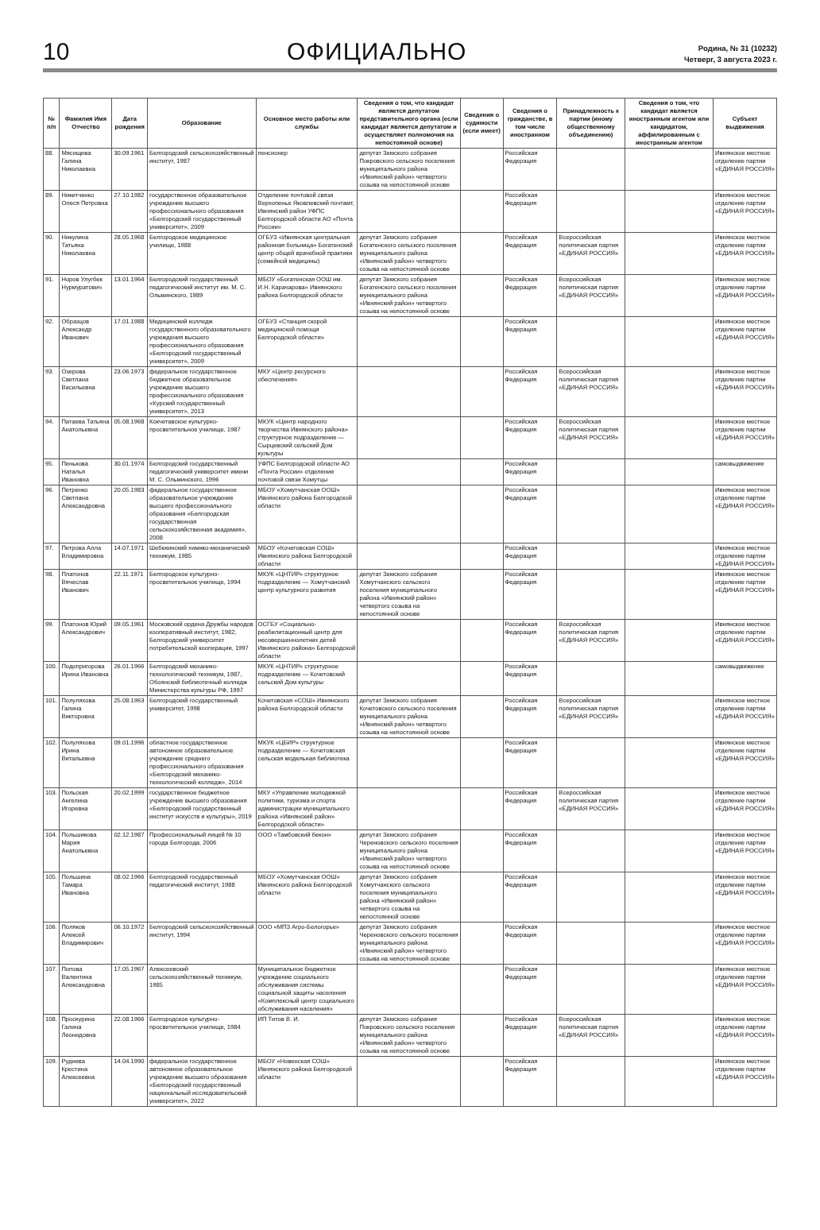10
ОФИЦИАЛЬНО
Родина, № 31 (10232)
Четверг, 3 августа 2023 г.
| № п/п | Фамилия Имя Отчество | Дата рождения | Образование | Основное место работы или службы | Сведения о том, что кандидат является депутатом представительного органа (если кандидат является депутатом и осуществляет полномочия на непостоянной основе) | Сведения о судимости (если имеет) | Сведения о гражданстве, в том числе иностранном | Принадлежность к партии (иному общественному объединению) | Сведения о том, что кандидат является иностранным агентом или кандидатом, аффилированным с иностранным агентом | Субъект выдвижения |
| --- | --- | --- | --- | --- | --- | --- | --- | --- | --- | --- |
| 88. | Мясищева Галина Николаевна | 30.09.1961 | Белгородский сельскохозяйственный институт, 1987 | пенсионер | депутат Земского собрания Покровского сельского поселения муниципального района «Ивнянский район» четвертого созыва на непостоянной основе | | Российская Федерация | | | Ивнянское местное отделение партии «ЕДИНАЯ РОССИЯ» |
| 89. | Никитченко Олеся Петровна | 27.10.1982 | государственное образовательное учреждение высшего профессионального образования «Белгородский государственный университет», 2009 | Отделение почтовой связи Верхопенье Яковлевский почтамт, Ивнянский район УФПС Белгородской области АО «Почта России» | | | Российская Федерация | | | Ивнянское местное отделение партии «ЕДИНАЯ РОССИЯ» |
| 90. | Никулина Татьяна Николаевна | 28.05.1968 | Белгородское медицинское училище, 1988 | ОГБУЗ «Ивнянская центральная районная больница» Богатенский центр общей врачебной практики (семейной медицины) | депутат Земского собрания Богатенского сельского поселения муниципального района «Ивнянский район» четвертого созыва на непостоянной основе | | Российская Федерация | Всероссийская политическая партия «ЕДИНАЯ РОССИЯ» | | Ивнянское местное отделение партии «ЕДИНАЯ РОССИЯ» |
| 91. | Норов Улугбек Нурмуратович | 13.01.1964 | Белгородский государственный педагогический институт им. М. С. Ольминского, 1989 | МБОУ «Богатенская ООШ им. И.Н. Карачарова» Ивнянского района Белгородской области | депутат Земского собрания Богатенского сельского поселения муниципального района «Ивнянский район» четвертого созыва на непостоянной основе | | Российская Федерация | Всероссийская политическая партия «ЕДИНАЯ РОССИЯ» | | Ивнянское местное отделение партии «ЕДИНАЯ РОССИЯ» |
| 92. | Образцов Александр Иванович | 17.01.1988 | Медицинский колледж государственного образовательного учреждения высшего профессионального образования «Белгородский государственный университет», 2009 | ОГБУЗ «Станция скорой медицинской помощи Белгородской области» | | | Российская Федерация | | | Ивнянское местное отделение партии «ЕДИНАЯ РОССИЯ» |
| 93. | Озерова Светлана Васильевна | 23.06.1973 | федеральное государственное бюджетное образовательное учреждение высшего профессионального образования «Курский государственный университет», 2013 | МКУ «Центр ресурсного обеспечения» | | | Российская Федерация | Всероссийская политическая партия «ЕДИНАЯ РОССИЯ» | | Ивнянское местное отделение партии «ЕДИНАЯ РОССИЯ» |
| 94. | Патаева Татьяна Анатольевна | 05.08.1968 | Кокчетавское культурно-просветительное училище, 1987 | МКУК «Центр народного творчества Ивнянского района» структурное подразделение — Сырцевский сельский Дом культуры | | | Российская Федерация | Всероссийская политическая партия «ЕДИНАЯ РОССИЯ» | | Ивнянское местное отделение партии «ЕДИНАЯ РОССИЯ» |
| 95. | Пенькова Наталья Ивановна | 30.01.1974 | Белгородский государственный педагогический университет имени М. С. Ольминского, 1996 | УФПС Белгородской области АО «Почта России» отделение почтовой связи Хомутцы | | | Российская Федерация | | | самовыдвижение |
| 96. | Петренко Светлана Александровна | 20.05.1983 | федеральное государственное образовательное учреждение высшего профессионального образования «Белгородская государственная сельскохозяйственная академия», 2008 | МБОУ «Хомутчанская ООШ» Ивнянского района Белгородской области | | | Российская Федерация | | | Ивнянское местное отделение партии «ЕДИНАЯ РОССИЯ» |
| 97. | Петрова Алла Владимировна | 14.07.1971 | Шебекинский химико-механический техникум, 1985 | МБОУ «Кочетовская СОШ» Ивнянского района Белгородской области | | | Российская Федерация | | | Ивнянское местное отделение партии «ЕДИНАЯ РОССИЯ» |
| 98. | Платонов Вячеслав Иванович | 22.11.1971 | Белгородское культурно-просветительное училище, 1994 | МКУК «ЦНТИР» структурное подразделение — Хомутчанский центр культурного развития | депутат Земского собрания Хомутчанского сельского поселения муниципального района «Ивнянский район» четвертого созыва на непостоянной основе | | Российская Федерация | | | Ивнянское местное отделение партии «ЕДИНАЯ РОССИЯ» |
| 99. | Платонов Юрий Александрович | 09.05.1961 | Московский ордена Дружбы народов кооперативный институт, 1982, Белгородский университет потребительской кооперации, 1997 | ОСГБУ «Социально-реабилитационный центр для несовершеннолетних детей Ивнянского района» Белгородской области | | | Российская Федерация | Всероссийская политическая партия «ЕДИНАЯ РОССИЯ» | | Ивнянское местное отделение партии «ЕДИНАЯ РОССИЯ» |
| 100. | Подопригорова Ирина Ивановна | 26.01.1966 | Белгородский механико-технологический техникум, 1987, Обоянский библиотечный колледж Министерства культуры РФ, 1997 | МКУК «ЦНТИР» структурное подразделение — Кочетовский сельский Дом культуры | | | Российская Федерация | | | самовыдвижение |
| 101. | Полуляхова Галина Викторовна | 25.08.1963 | Белгородский государственный университет, 1998 | Кочетовская «СОШ» Ивнянского района Белгородской области | депутат Земского собрания Кочетовского сельского поселения муниципального района «Ивнянский район» четвертого созыва на непостоянной основе | | Российская Федерация | Всероссийская политическая партия «ЕДИНАЯ РОССИЯ» | | Ивнянское местное отделение партии «ЕДИНАЯ РОССИЯ» |
| 102. | Полуляхова Ирина Витальевна | 09.01.1996 | областное государственное автономное образовательное учреждение среднего профессионального образования «Белгородский механико-технологический колледж», 2014 | МКУК «ЦБИР» структурное подразделение — Кочетовская сельская модельная библиотека | | | Российская Федерация | | | Ивнянское местное отделение партии «ЕДИНАЯ РОССИЯ» |
| 103. | Польская Ангелина Игоревна | 20.02.1999 | государственное бюджетное учреждение высшего образования «Белгородский государственный институт искусств и культуры», 2019 | МКУ «Управление молодежной политики, туризма и спорта администрации муниципального района «Ивнянский район» Белгородской области» | | | Российская Федерация | Всероссийская политическая партия «ЕДИНАЯ РОССИЯ» | | Ивнянское местное отделение партии «ЕДИНАЯ РОССИЯ» |
| 104. | Польшикова Мария Анатольевна | 02.12.1987 | Профессиональный лицей № 10 города Белгорода, 2006 | ООО «Тамбовский бекон» | депутат Земского собрания Череновского сельского поселения муниципального района «Ивнянский район» четвертого созыва на непостоянной основе | | Российская Федерация | | | Ивнянское местное отделение партии «ЕДИНАЯ РОССИЯ» |
| 105. | Польшина Тамара Ивановна | 08.02.1966 | Белгородский государственный педагогический институт, 1988 | МБОУ «Хомутчанская ООШ» Ивнянского района Белгородской области | депутат Земского собрания Хомутчанского сельского поселения муниципального района «Ивнянский район» четвертого созыва на непостоянной основе | | Российская Федерация | | | Ивнянское местное отделение партии «ЕДИНАЯ РОССИЯ» |
| 106. | Поляков Алексей Владимирович | 06.10.1972 | Белгородский сельскохозяйственный институт, 1994 | ООО «МПЗ Агро-Белогорье» | депутат Земского собрания Череновского сельского поселения муниципального района «Ивнянский район» четвертого созыва на непостоянной основе | | Российская Федерация | | | Ивнянское местное отделение партии «ЕДИНАЯ РОССИЯ» |
| 107. | Попова Валентина Александровна | 17.05.1967 | Алексеевский сельскохозяйственный техникум, 1985 | Муниципальное бюджетное учреждение социального обслуживания системы социальной защиты населения «Комплексный центр социального обслуживания населения» | | | Российская Федерация | | | Ивнянское местное отделение партии «ЕДИНАЯ РОССИЯ» |
| 108. | Проскурина Галина Леонидовна | 22.08.1966 | Белгородское культурно-просветительное училище, 1984 | ИП Титов В. И. | депутат Земского собрания Покровского сельского поселения муниципального района «Ивнянский район» четвертого созыва на непостоянной основе | | Российская Федерация | Всероссийская политическая партия «ЕДИНАЯ РОССИЯ» | | Ивнянское местное отделение партии «ЕДИНАЯ РОССИЯ» |
| 109. | Руднева Крестина Алексеевна | 14.04.1990 | федеральное государственное автономное образовательное учреждение высшего образования «Белгородский государственный национальный исследовательский университет», 2022 | МБОУ «Новенская СОШ» Ивнянского района Белгородской области | | | Российская Федерация | | | Ивнянское местное отделение партии «ЕДИНАЯ РОССИЯ» |